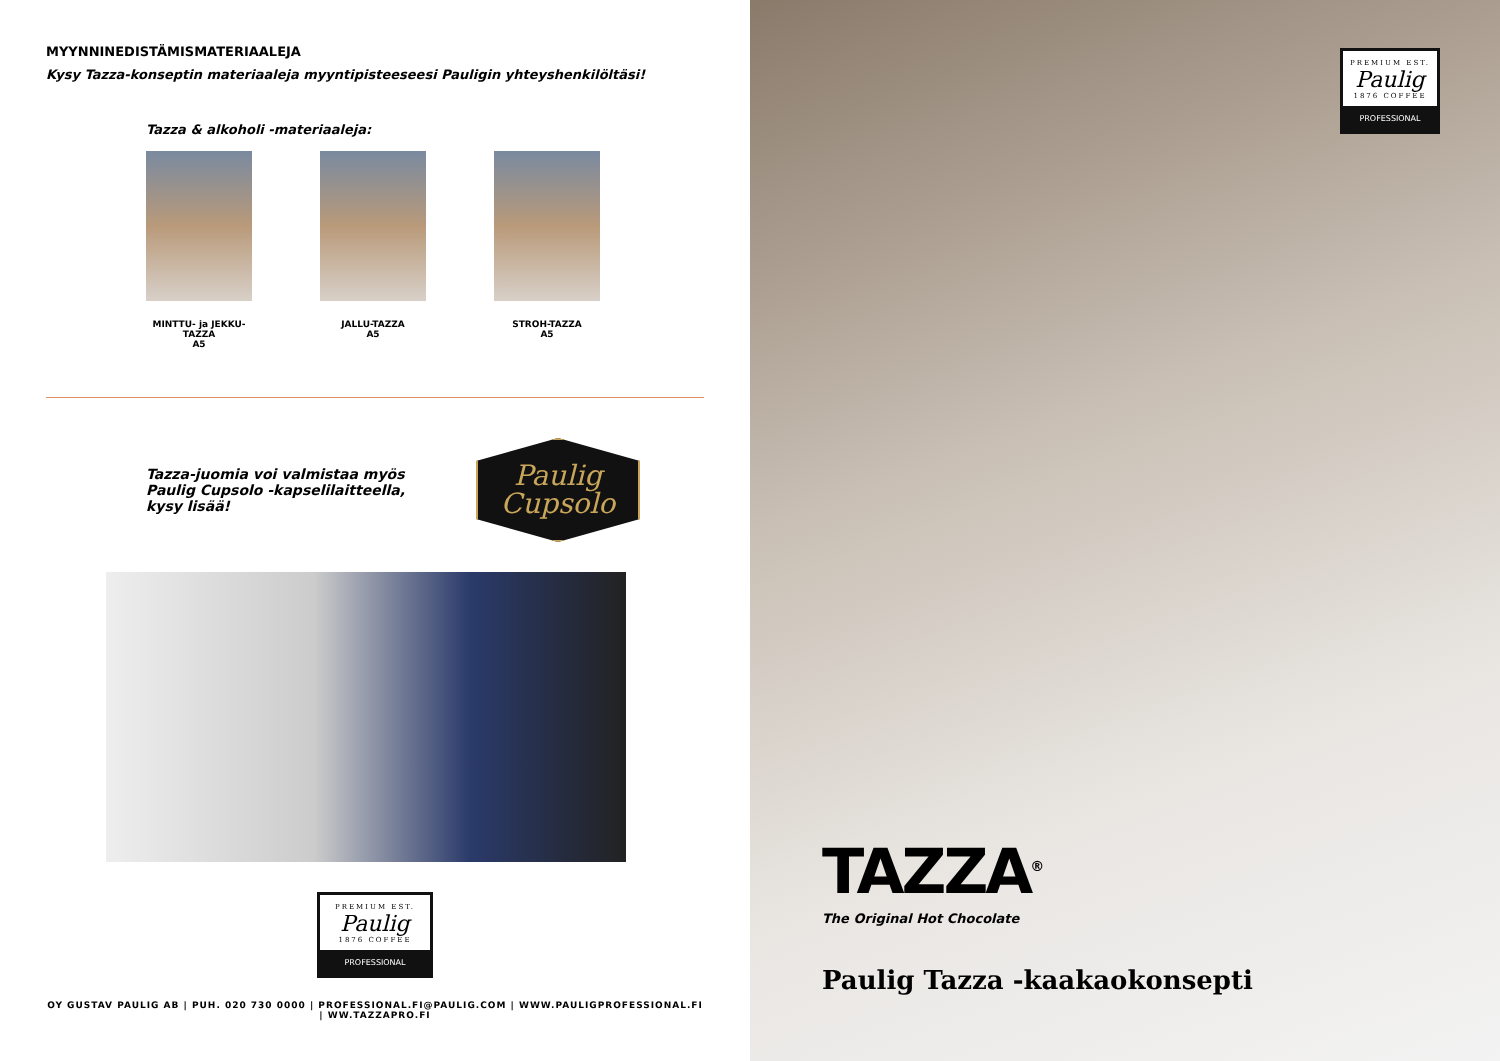MYYNNINEDISTÄMISMATERIAALEJA
Kysy Tazza-konseptin materiaaleja myyntipisteeseesi Pauligin yhteyshenkilöltäsi!
Tazza & alkoholi -materiaaleja:
MINTTU- ja JEKKU-TAZZA
A5
JALLU-TAZZA
A5
STROH-TAZZA
A5
Tazza-juomia voi valmistaa myös Paulig Cupsolo -kapselilaitteella, kysy lisää!
Paulig
Cupsolo
PREMIUM EST.
Paulig
1876 COFFEE
PROFESSIONAL
OY GUSTAV PAULIG AB | PUH. 020 730 0000 | PROFESSIONAL.FI@PAULIG.COM | WWW.PAULIGPROFESSIONAL.FI | WW.TAZZAPRO.FI
PREMIUM EST.
Paulig
1876 COFFEE
PROFESSIONAL
TAZZA<sup>®</sup>
The Original Hot Chocolate
Paulig Tazza -kaakaokonsepti